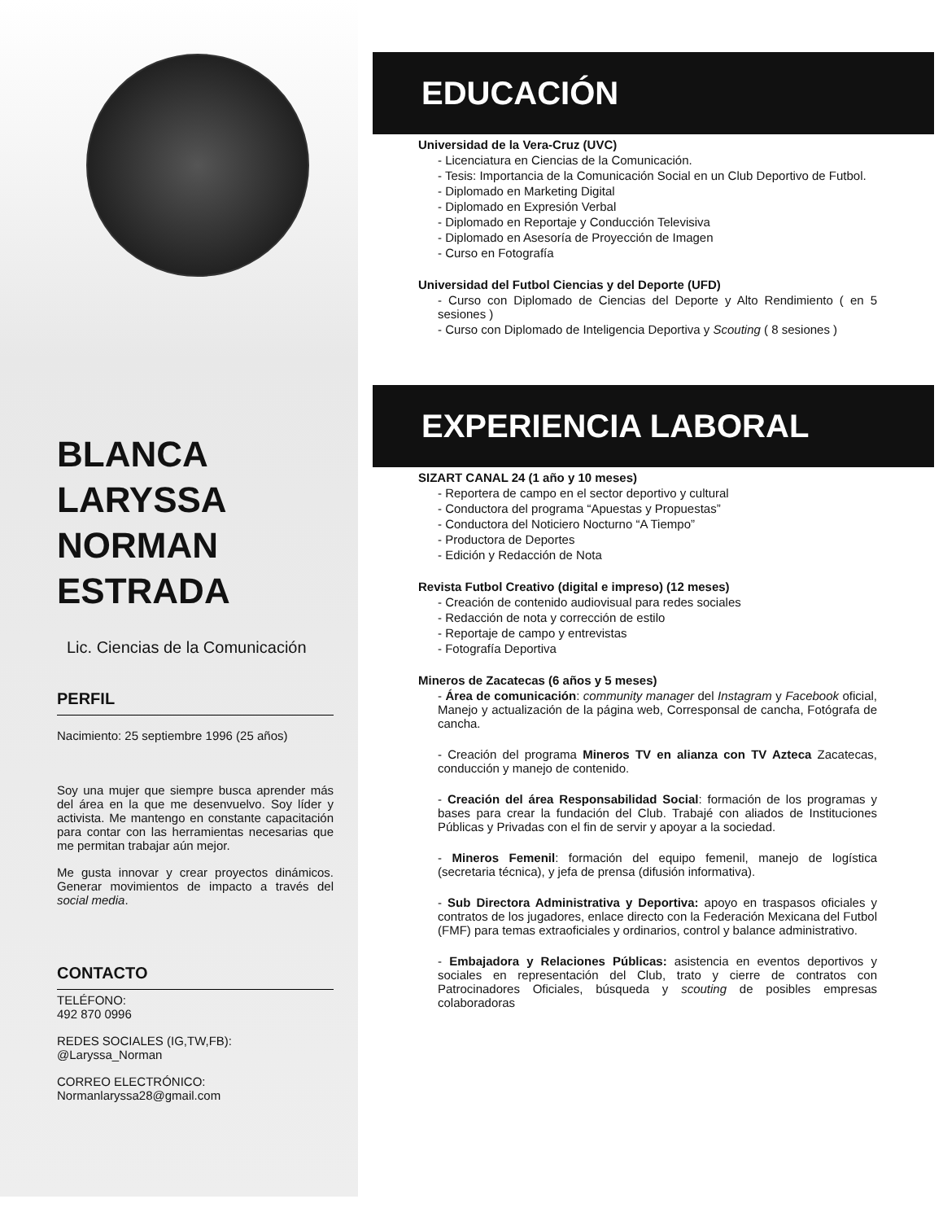BLANCA
LARYSSA
NORMAN
ESTRADA
Lic. Ciencias de la Comunicación
PERFIL
Nacimiento: 25 septiembre 1996 (25 años)
Soy una mujer que siempre busca aprender más del área en la que me desenvuelvo. Soy líder y activista. Me mantengo en constante capacitación para contar con las herramientas necesarias que me permitan trabajar aún mejor.
Me gusta innovar y crear proyectos dinámicos. Generar movimientos de impacto a través del social media.
CONTACTO
TELÉFONO:
492 870 0996
REDES SOCIALES (IG,TW,FB):
@Laryssa_Norman
CORREO ELECTRÓNICO:
Normanlaryssa28@gmail.com
EDUCACIÓN
Universidad de la Vera-Cruz (UVC)
- Licenciatura en Ciencias de la Comunicación.
- Tesis: Importancia de la Comunicación Social en un Club Deportivo de Futbol.
- Diplomado en Marketing Digital
- Diplomado en Expresión Verbal
- Diplomado en Reportaje y Conducción Televisiva
- Diplomado en Asesoría de Proyección de Imagen
- Curso en Fotografía
Universidad del Futbol Ciencias y del Deporte (UFD)
- Curso con Diplomado de Ciencias del Deporte y Alto Rendimiento ( en 5 sesiones )
- Curso con Diplomado de Inteligencia Deportiva y Scouting ( 8 sesiones )
EXPERIENCIA LABORAL
SIZART CANAL 24 (1 año y 10 meses)
- Reportera de campo en el sector deportivo y cultural
- Conductora del programa “Apuestas y Propuestas”
- Conductora del Noticiero Nocturno “A Tiempo”
- Productora de Deportes
- Edición y Redacción de Nota
Revista Futbol Creativo (digital e impreso) (12 meses)
- Creación de contenido audiovisual para redes sociales
- Redacción de nota y corrección de estilo
- Reportaje de campo y entrevistas
- Fotografía Deportiva
Mineros de Zacatecas (6 años y 5 meses)
- Área de comunicación: community manager del Instagram y Facebook oficial, Manejo y actualización de la página web, Corresponsal de cancha, Fotógrafa de cancha.
- Creación del programa Mineros TV en alianza con TV Azteca Zacatecas, conducción y manejo de contenido.
- Creación del área Responsabilidad Social: formación de los programas y bases para crear la fundación del Club. Trabajé con aliados de Instituciones Públicas y Privadas con el fin de servir y apoyar a la sociedad.
- Mineros Femenil: formación del equipo femenil, manejo de logística (secretaria técnica), y jefa de prensa (difusión informativa).
- Sub Directora Administrativa y Deportiva: apoyo en traspasos oficiales y contratos de los jugadores, enlace directo con la Federación Mexicana del Futbol (FMF) para temas extraoficiales y ordinarios, control y balance administrativo.
- Embajadora y Relaciones Públicas: asistencia en eventos deportivos y sociales en representación del Club, trato y cierre de contratos con Patrocinadores Oficiales, búsqueda y scouting de posibles empresas colaboradoras